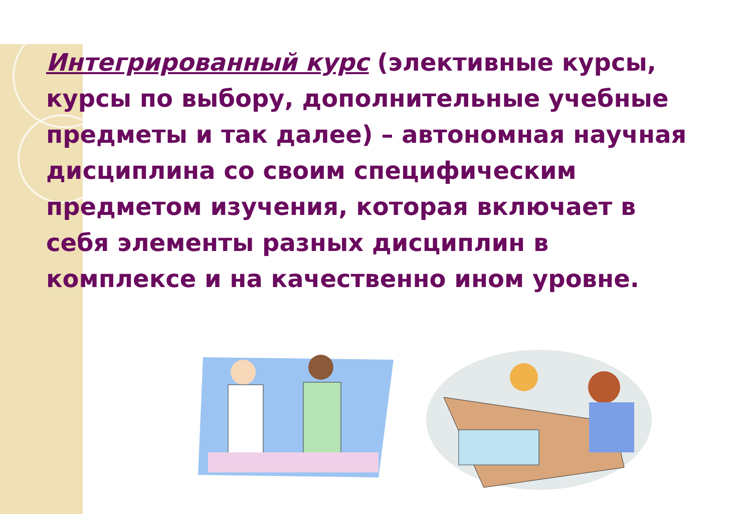Интегрированный курс (элективные курсы, курсы по выбору, дополнительные учебные предметы и так далее) – автономная научная дисциплина со своим специфическим предметом изучения, которая включает в себя элементы разных дисциплин в комплексе и на качественно ином уровне.